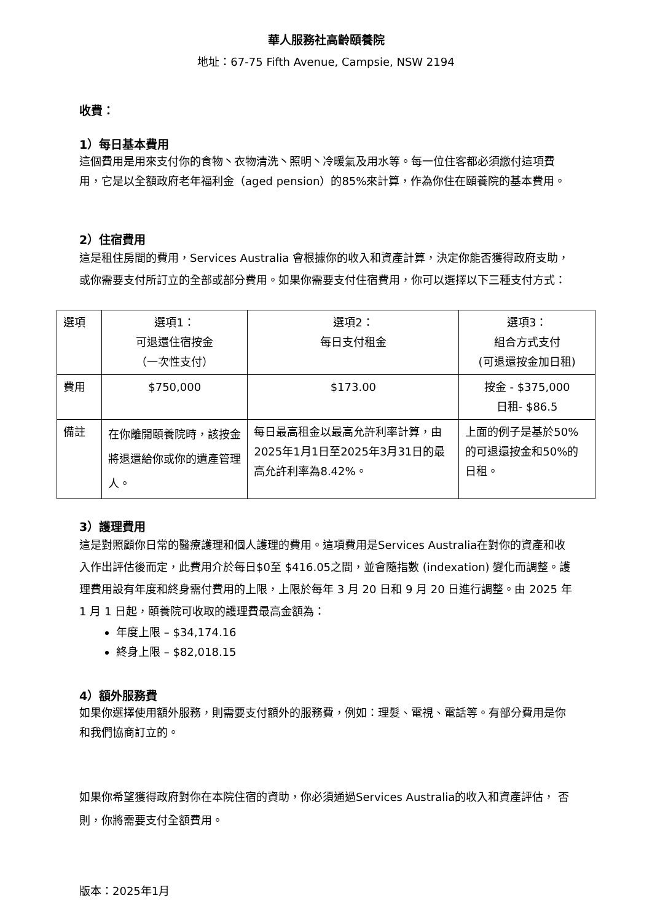華人服務社高齡頤養院
地址：67-75 Fifth Avenue, Campsie, NSW 2194
收費：
1）每日基本費用
這個費用是用來支付你的食物丶衣物清洗丶照明丶冷暖氣及用水等。每一位住客都必須繳付這項費用，它是以全額政府老年福利金（aged pension）的85%來計算，作為你住在頤養院的基本費用。
2）住宿費用
這是租住房間的費用，Services Australia 會根據你的收入和資產計算，決定你能否獲得政府支助，或你需要支付所訂立的全部或部分費用。如果你需要支付住宿費用，你可以選擇以下三種支付方式：
| 選項 | 選項1： 可退還住宿按金 （一次性支付） | 選項2： 每日支付租金 | 選項3： 組合方式支付 (可退還按金加日租) |
| 費用 | $750,000 | $173.00 | 按金 - $375,000 日租- $86.5 |
| 備註 | 在你離開頤養院時，該按金將退還給你或你的遺產管理人。 | 每日最高租金以最高允許利率計算，由2025年1月1日至2025年3月31日的最高允許利率為8.42%。 | 上面的例子是基於50%的可退還按金和50%的日租。 |
3）護理費用
這是對照顧你日常的醫療護理和個人護理的費用。這項費用是Services Australia在對你的資產和收入作出評估後而定，此費用介於每日$0至 $416.05之間，並會隨指數 (indexation) 變化而調整。護理費用設有年度和終身需付費用的上限，上限於每年 3 月 20 日和 9 月 20 日進行調整。由 2025 年 1 月 1 日起，頤養院可收取的護理費最高金額為：
年度上限 – $34,174.16
終身上限 – $82,018.15
4）額外服務費
如果你選擇使用額外服務，則需要支付額外的服務費，例如：理髮、電視、電話等。有部分費用是你和我們協商訂立的。
如果你希望獲得政府對你在本院住宿的資助，你必須通過Services Australia的收入和資產評估， 否則，你將需要支付全額費用。
版本：2025年1月